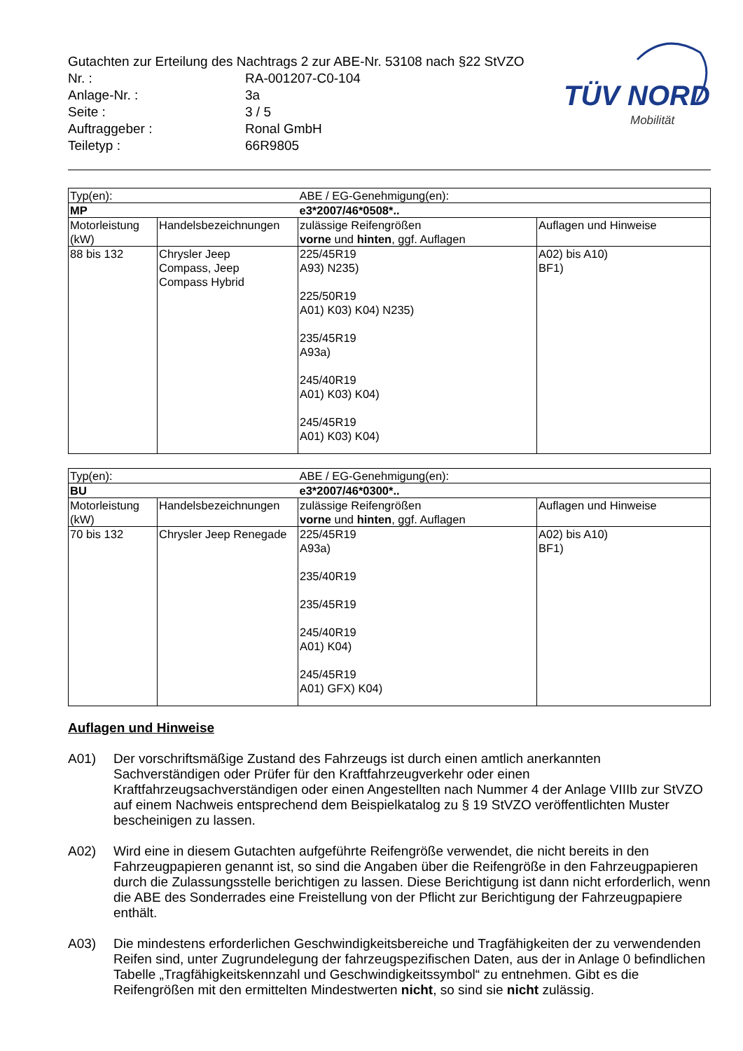Gutachten zur Erteilung des Nachtrags 2 zur ABE-Nr. 53108 nach §22 StVZO
| Nr. : | RA-001207-C0-104 |
| Anlage-Nr. : | 3a |
| Seite : | 3 / 5 |
| Auftraggeber : | Ronal GmbH |
| Teiletyp : | 66R9805 |
TÜV NORD
Mobilität
| Typ(en): | | ABE / EG-Genehmigung(en): | |
| MP | | e3*2007/46*0508*.. | |
| Motorleistung (kW) | Handelsbezeichnungen | zulässige Reifengrößen vorne und hinten , ggf. Auflagen | Auflagen und Hinweise |
| 88 bis 132 | Chrysler Jeep Compass, Jeep Compass Hybrid | 225/45R19 A93) N235) 225/50R19 A01) K03) K04) N235) 235/45R19 A93a) 245/40R19 A01) K03) K04) 245/45R19 A01) K03) K04) | A02) bis A10) BF1) |
| Typ(en): | | ABE / EG-Genehmigung(en): | |
| BU | | e3*2007/46*0300*.. | |
| Motorleistung (kW) | Handelsbezeichnungen | zulässige Reifengrößen vorne und hinten , ggf. Auflagen | Auflagen und Hinweise |
| 70 bis 132 | Chrysler Jeep Renegade | 225/45R19 A93a) 235/40R19 235/45R19 245/40R19 A01) K04) 245/45R19 A01) GFX) K04) | A02) bis A10) BF1) |
Auflagen und Hinweise
A01) Der vorschriftsmäßige Zustand des Fahrzeugs ist durch einen amtlich anerkannten Sachverständigen oder Prüfer für den Kraftfahrzeugverkehr oder einen Kraftfahrzeugsachverständigen oder einen Angestellten nach Nummer 4 der Anlage VIIIb zur StVZO auf einem Nachweis entsprechend dem Beispielkatalog zu § 19 StVZO veröffentlichten Muster bescheinigen zu lassen.
A02) Wird eine in diesem Gutachten aufgeführte Reifengröße verwendet, die nicht bereits in den Fahrzeugpapieren genannt ist, so sind die Angaben über die Reifengröße in den Fahrzeugpapieren durch die Zulassungsstelle berichtigen zu lassen. Diese Berichtigung ist dann nicht erforderlich, wenn die ABE des Sonderrades eine Freistellung von der Pflicht zur Berichtigung der Fahrzeugpapiere enthält.
A03) Die mindestens erforderlichen Geschwindigkeitsbereiche und Tragfähigkeiten der zu verwendenden Reifen sind, unter Zugrundelegung der fahrzeugspezifischen Daten, aus der in Anlage 0 befindlichen Tabelle „Tragfähigkeitskennzahl und Geschwindigkeitssymbol“ zu entnehmen. Gibt es die Reifengrößen mit den ermittelten Mindestwerten nicht, so sind sie nicht zulässig.